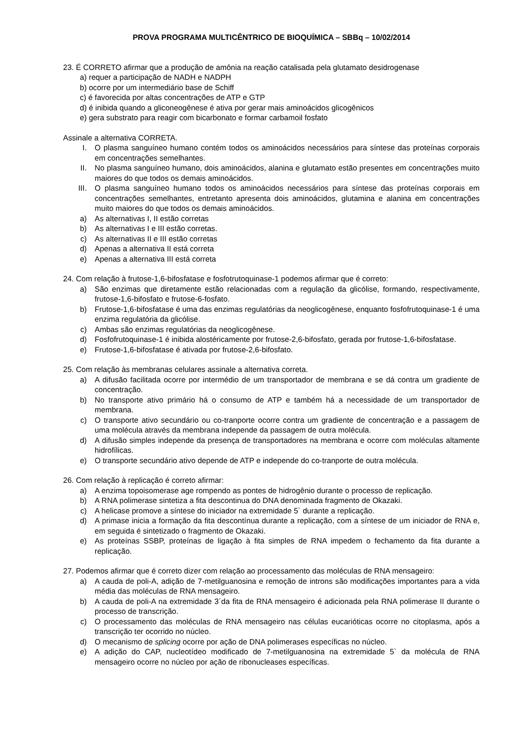PROVA PROGRAMA MULTICÊNTRICO DE BIOQUÍMICA – SBBq – 10/02/2014
23. É CORRETO afirmar que a produção de amônia na reação catalisada pela glutamato desidrogenase
a) requer a participação de NADH e NADPH
b) ocorre por um intermediário base de Schiff
c) é favorecida por altas concentrações de ATP e GTP
d) é inibida quando a gliconeogênese é ativa por gerar mais aminoácidos glicogênicos
e) gera substrato para reagir com bicarbonato e formar carbamoil fosfato
Assinale a alternativa CORRETA.
I. O plasma sanguíneo humano contém todos os aminoácidos necessários para síntese das proteínas corporais em concentrações semelhantes.
II. No plasma sanguíneo humano, dois aminoácidos, alanina e glutamato estão presentes em concentrações muito maiores do que todos os demais aminoácidos.
III. O plasma sanguíneo humano todos os aminoácidos necessários para síntese das proteínas corporais em concentrações semelhantes, entretanto apresenta dois aminoácidos, glutamina e alanina em concentrações muito maiores do que todos os demais aminoácidos.
a) As alternativas I, II estão corretas
b) As alternativas I e III estão corretas.
c) As alternativas II e III estão corretas
d) Apenas a alternativa II está correta
e) Apenas a alternativa III está correta
24. Com relação à frutose-1,6-bifosfatase e fosfotrutoquinase-1 podemos afirmar que é correto:
a) São enzimas que diretamente estão relacionadas com a regulação da glicólise, formando, respectivamente, frutose-1,6-bifosfato e frutose-6-fosfato.
b) Frutose-1,6-bifosfatase é uma das enzimas regulatórias da neoglicogênese, enquanto fosfofrutoquinase-1 é uma enzima regulatória da glicólise.
c) Ambas são enzimas regulatórias da neoglicogênese.
d) Fosfofrutoquinase-1 é inibida alostéricamente por frutose-2,6-bifosfato, gerada por frutose-1,6-bifosfatase.
e) Frutose-1,6-bifosfatase é ativada por frutose-2,6-bifosfato.
25. Com relação às membranas celulares assinale a alternativa correta.
a) A difusão facilitada ocorre por intermédio de um transportador de membrana e se dá contra um gradiente de concentração.
b) No transporte ativo primário há o consumo de ATP e também há a necessidade de um transportador de membrana.
c) O transporte ativo secundário ou co-tranporte ocorre contra um gradiente de concentração e a passagem de uma molécula através da membrana independe da passagem de outra molécula.
d) A difusão simples independe da presença de transportadores na membrana e ocorre com moléculas altamente hidrofílicas.
e) O transporte secundário ativo depende de ATP e independe do co-tranporte de outra molécula.
26. Com relação à replicação é correto afirmar:
a) A enzima topoisomerase age rompendo as pontes de hidrogênio durante o processo de replicação.
b) A RNA polimerase sintetiza a fita descontinua do DNA denominada fragmento de Okazaki.
c) A helicase promove a síntese do iniciador na extremidade 5` durante a replicação.
d) A primase inicia a formação da fita descontínua durante a replicação, com a síntese de um iniciador de RNA e, em seguida é sintetizado o fragmento de Okazaki.
e) As proteínas SSBP, proteínas de ligação à fita simples de RNA impedem o fechamento da fita durante a replicação.
27. Podemos afirmar que é correto dizer com relação ao processamento das moléculas de RNA mensageiro:
a) A cauda de poli-A, adição de 7-metilguanosina e remoção de introns são modificações importantes para a vida média das moléculas de RNA mensageiro.
b) A cauda de poli-A na extremidade 3´da fita de RNA mensageiro é adicionada pela RNA polimerase II durante o processo de transcrição.
c) O processamento das moléculas de RNA mensageiro nas células eucarióticas ocorre no citoplasma, após a transcrição ter ocorrido no núcleo.
d) O mecanismo de splicing ocorre por ação de DNA polimerases específicas no núcleo.
e) A adição do CAP, nucleotídeo modificado de 7-metilguanosina na extremidade 5` da molécula de RNA mensageiro ocorre no núcleo por ação de ribonucleases específicas.